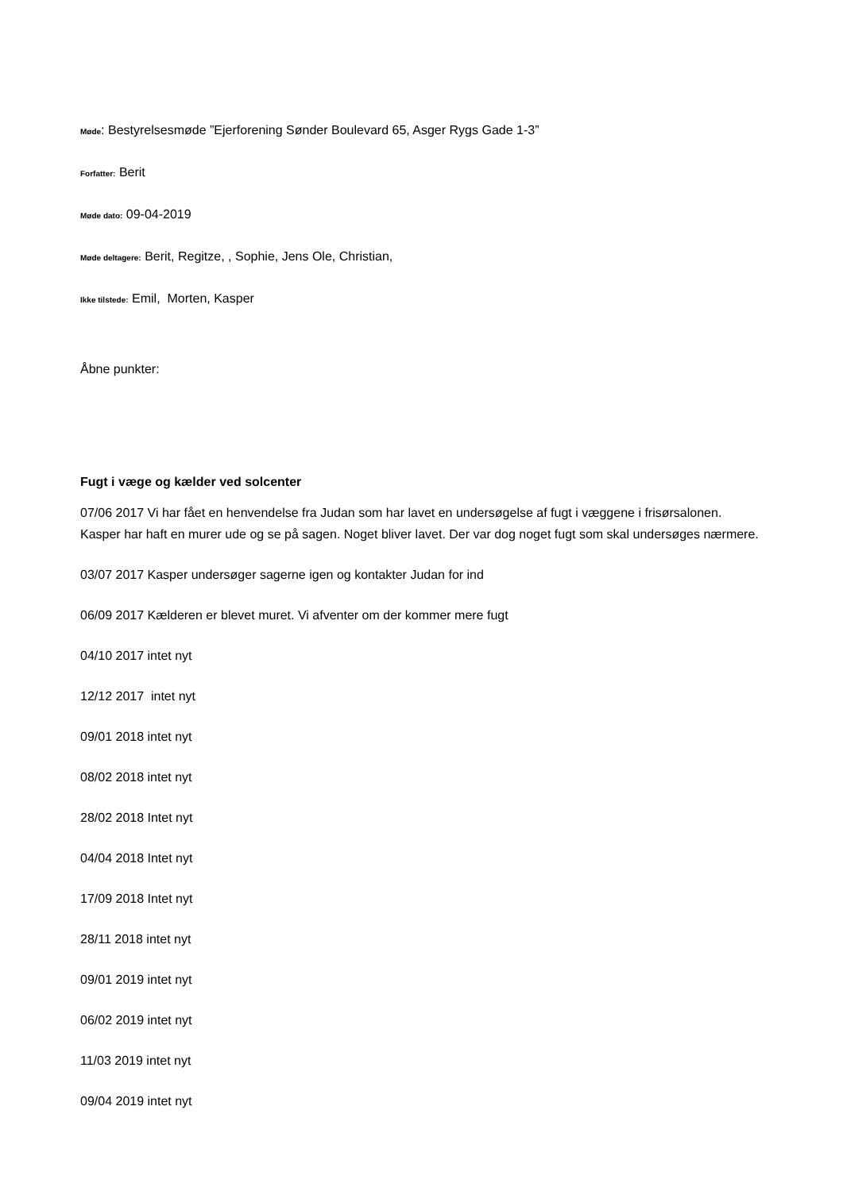Møde: Bestyrelsesmøde ”Ejerforening Sønder Boulevard 65, Asger Rygs Gade 1-3”
Forfatter: Berit
Møde dato: 09-04-2019
Møde deltagere: Berit, Regitze, , Sophie, Jens Ole, Christian,
Ikke tilstede: Emil, Morten, Kasper
Åbne punkter:
Fugt i væge og kælder ved solcenter
07/06 2017 Vi har fået en henvendelse fra Judan som har lavet en undersøgelse af fugt i væggene i frisørsalonen. Kasper har haft en murer ude og se på sagen. Noget bliver lavet. Der var dog noget fugt som skal undersøges nærmere.
03/07 2017 Kasper undersøger sagerne igen og kontakter Judan for ind
06/09 2017 Kælderen er blevet muret. Vi afventer om der kommer mere fugt
04/10 2017 intet nyt
12/12 2017 intet nyt
09/01 2018 intet nyt
08/02 2018 intet nyt
28/02 2018 Intet nyt
04/04 2018 Intet nyt
17/09 2018 Intet nyt
28/11 2018 intet nyt
09/01 2019 intet nyt
06/02 2019 intet nyt
11/03 2019 intet nyt
09/04 2019 intet nyt